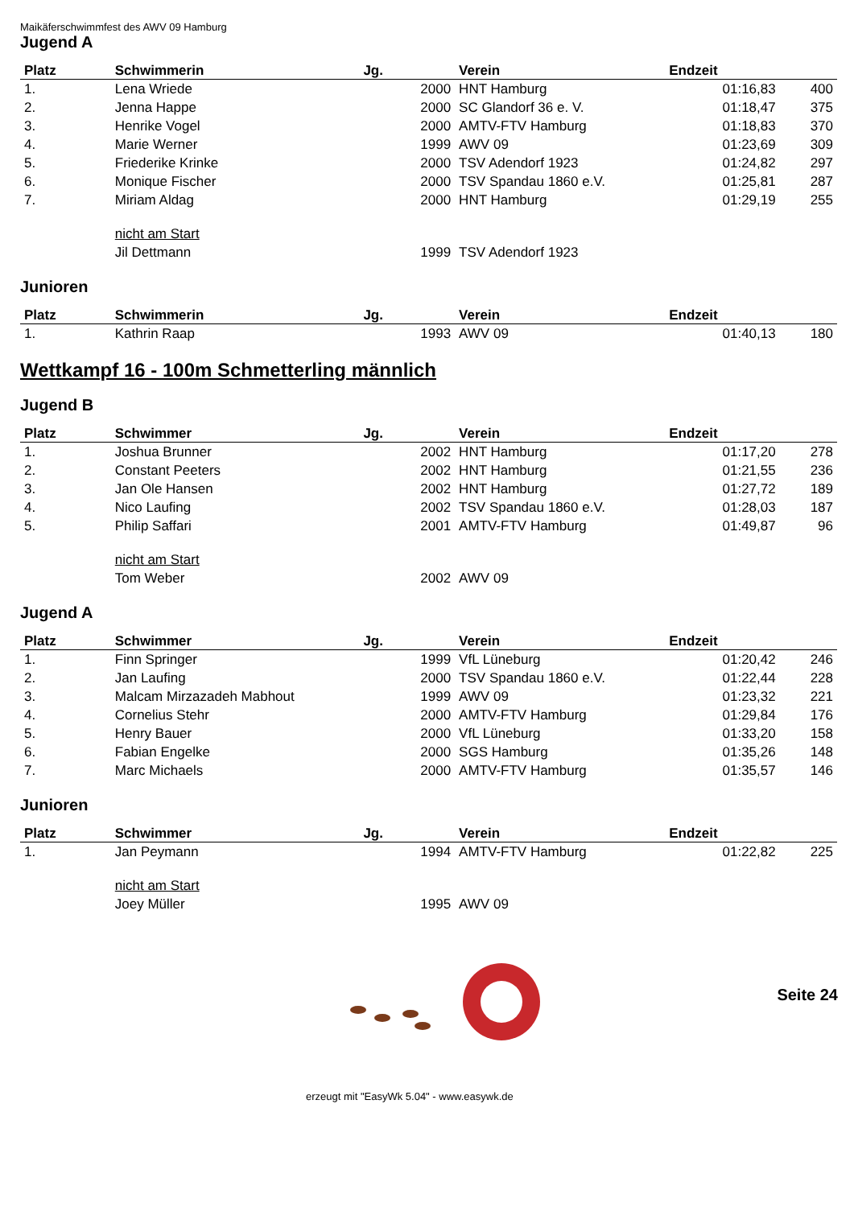Maikäferschwimmfest des AWV 09 Hamburg
Jugend A
| Platz | Schwimmerin | Jg. | Verein | Endzeit | |
| --- | --- | --- | --- | --- | --- |
| 1. | Lena Wriede | 2000 | HNT Hamburg | 01:16,83 | 400 |
| 2. | Jenna Happe | 2000 | SC Glandorf 36 e. V. | 01:18,47 | 375 |
| 3. | Henrike Vogel | 2000 | AMTV-FTV Hamburg | 01:18,83 | 370 |
| 4. | Marie Werner | 1999 | AWV 09 | 01:23,69 | 309 |
| 5. | Friederike Krinke | 2000 | TSV Adendorf 1923 | 01:24,82 | 297 |
| 6. | Monique Fischer | 2000 | TSV Spandau 1860 e.V. | 01:25,81 | 287 |
| 7. | Miriam Aldag | 2000 | HNT Hamburg | 01:29,19 | 255 |
| | nicht am Start | | | | |
| | Jil Dettmann | 1999 | TSV Adendorf 1923 | | |
Junioren
| Platz | Schwimmerin | Jg. | Verein | Endzeit | |
| --- | --- | --- | --- | --- | --- |
| 1. | Kathrin Raap | 1993 | AWV 09 | 01:40,13 | 180 |
Wettkampf 16 - 100m Schmetterling männlich
Jugend B
| Platz | Schwimmer | Jg. | Verein | Endzeit | |
| --- | --- | --- | --- | --- | --- |
| 1. | Joshua Brunner | 2002 | HNT Hamburg | 01:17,20 | 278 |
| 2. | Constant Peeters | 2002 | HNT Hamburg | 01:21,55 | 236 |
| 3. | Jan Ole Hansen | 2002 | HNT Hamburg | 01:27,72 | 189 |
| 4. | Nico Laufing | 2002 | TSV Spandau 1860 e.V. | 01:28,03 | 187 |
| 5. | Philip Saffari | 2001 | AMTV-FTV Hamburg | 01:49,87 | 96 |
| | nicht am Start | | | | |
| | Tom Weber | 2002 | AWV 09 | | |
Jugend A
| Platz | Schwimmer | Jg. | Verein | Endzeit | |
| --- | --- | --- | --- | --- | --- |
| 1. | Finn Springer | 1999 | VfL Lüneburg | 01:20,42 | 246 |
| 2. | Jan Laufing | 2000 | TSV Spandau 1860 e.V. | 01:22,44 | 228 |
| 3. | Malcam Mirzazadeh Mabhout | 1999 | AWV 09 | 01:23,32 | 221 |
| 4. | Cornelius Stehr | 2000 | AMTV-FTV Hamburg | 01:29,84 | 176 |
| 5. | Henry Bauer | 2000 | VfL Lüneburg | 01:33,20 | 158 |
| 6. | Fabian Engelke | 2000 | SGS Hamburg | 01:35,26 | 148 |
| 7. | Marc Michaels | 2000 | AMTV-FTV Hamburg | 01:35,57 | 146 |
Junioren
| Platz | Schwimmer | Jg. | Verein | Endzeit | |
| --- | --- | --- | --- | --- | --- |
| 1. | Jan Peymann | 1994 | AMTV-FTV Hamburg | 01:22,82 | 225 |
| | nicht am Start | | | | |
| | Joey Müller | 1995 | AWV 09 | | |
Seite 24
erzeugt mit "EasyWk 5.04" - www.easywk.de